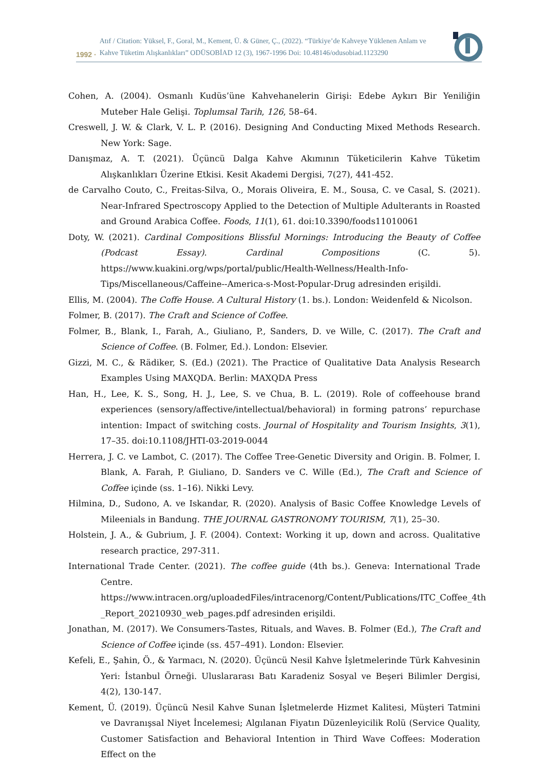1992 · Atıf / Citation: Yüksel, F., Goral, M., Kement, Ü. & Güner, Ç., (2022). “Türkiye’de Kahveye Yüklenen Anlam ve
Kahve Tüketim Alışkanlıkları” ODÜSOBİAD 12 (3), 1967-1996 Doi: 10.48146/odusobiad.1123290
Cohen, A. (2004). Osmanlı Kudüs’üne Kahvehanelerin Girişi: Edebe Aykırı Bir Yeniliğin Muteber Hale Gelişi. Toplumsal Tarih, 126, 58–64.
Creswell, J. W. & Clark, V. L. P. (2016). Designing And Conducting Mixed Methods Research. New York: Sage.
Danışmaz, A. T. (2021). Üçüncü Dalga Kahve Akımının Tüketicilerin Kahve Tüketim Alışkanlıkları Üzerine Etkisi. Kesit Akademi Dergisi, 7(27), 441-452.
de Carvalho Couto, C., Freitas-Silva, O., Morais Oliveira, E. M., Sousa, C. ve Casal, S. (2021). Near-Infrared Spectroscopy Applied to the Detection of Multiple Adulterants in Roasted and Ground Arabica Coffee. Foods, 11(1), 61. doi:10.3390/foods11010061
Doty, W. (2021). Cardinal Compositions Blissful Mornings: Introducing the Beauty of Coffee (Podcast Essay). Cardinal Compositions (C. 5). https://www.kuakini.org/wps/portal/public/Health-Wellness/Health-Info-Tips/Miscellaneous/Caffeine--America-s-Most-Popular-Drug adresinden erişildi.
Ellis, M. (2004). The Coffe House. A Cultural History (1. bs.). London: Weidenfeld & Nicolson.
Folmer, B. (2017). The Craft and Science of Coffee.
Folmer, B., Blank, I., Farah, A., Giuliano, P., Sanders, D. ve Wille, C. (2017). The Craft and Science of Coffee. (B. Folmer, Ed.). London: Elsevier.
Gizzi, M. C., & Rädiker, S. (Ed.) (2021). The Practice of Qualitative Data Analysis Research Examples Using MAXQDA. Berlin: MAXQDA Press
Han, H., Lee, K. S., Song, H. J., Lee, S. ve Chua, B. L. (2019). Role of coffeehouse brand experiences (sensory/affective/intellectual/behavioral) in forming patrons’ repurchase intention: Impact of switching costs. Journal of Hospitality and Tourism Insights, 3(1), 17–35. doi:10.1108/JHTI-03-2019-0044
Herrera, J. C. ve Lambot, C. (2017). The Coffee Tree-Genetic Diversity and Origin. B. Folmer, I. Blank, A. Farah, P. Giuliano, D. Sanders ve C. Wille (Ed.), The Craft and Science of Coffee içinde (ss. 1–16). Nikki Levy.
Hilmina, D., Sudono, A. ve Iskandar, R. (2020). Analysis of Basic Coffee Knowledge Levels of Mileenials in Bandung. THE JOURNAL GASTRONOMY TOURISM, 7(1), 25–30.
Holstein, J. A., & Gubrium, J. F. (2004). Context: Working it up, down and across. Qualitative research practice, 297-311.
International Trade Center. (2021). The coffee guide (4th bs.). Geneva: International Trade Centre. https://www.intracen.org/uploadedFiles/intracenorg/Content/Publications/ITC_Coffee_4th _Report_20210930_web_pages.pdf adresinden erişildi.
Jonathan, M. (2017). We Consumers-Tastes, Rituals, and Waves. B. Folmer (Ed.), The Craft and Science of Coffee içinde (ss. 457–491). London: Elsevier.
Kefeli, E., Şahin, Ö., & Yarmacı, N. (2020). Üçüncü Nesil Kahve İşletmelerinde Türk Kahvesinin Yeri: İstanbul Örneği. Uluslararası Batı Karadeniz Sosyal ve Beşeri Bilimler Dergisi, 4(2), 130-147.
Kement, Ü. (2019). Üçüncü Nesil Kahve Sunan İşletmelerde Hizmet Kalitesi, Müşteri Tatmini ve Davranışsal Niyet İncelemesi; Algılanan Fiyatın Düzenleyicilik Rolü (Service Quality, Customer Satisfaction and Behavioral Intention in Third Wave Coffees: Moderation Effect on the